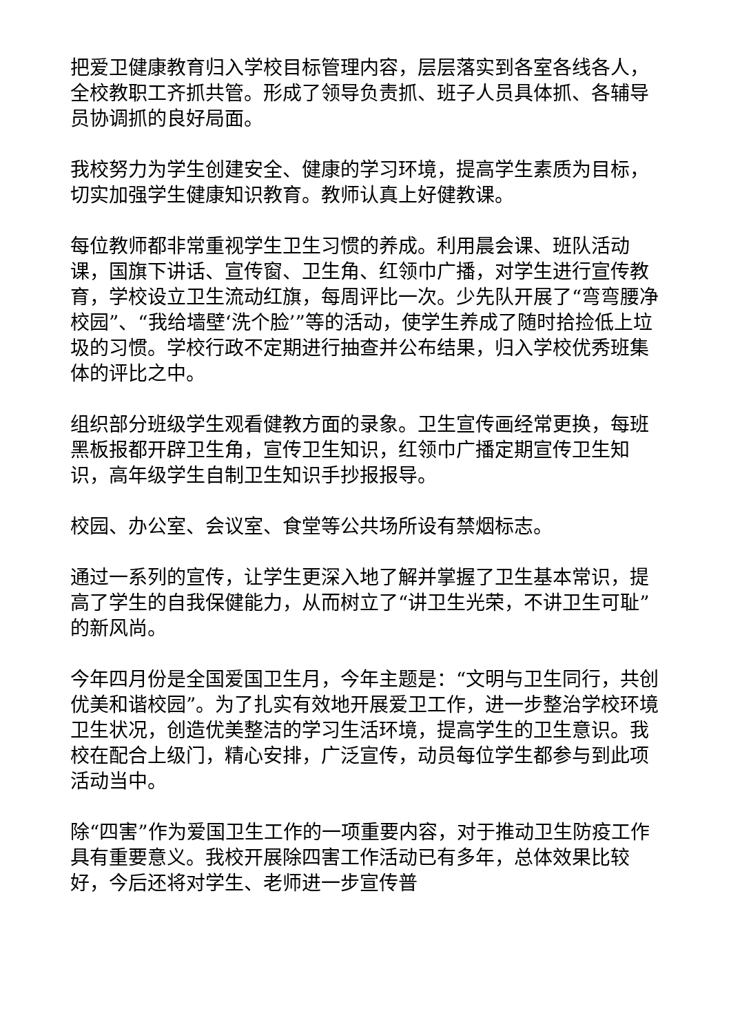把爱卫健康教育归入学校目标管理内容，层层落实到各室各线各人，全校教职工齐抓共管。形成了领导负责抓、班子人员具体抓、各辅导员协调抓的良好局面。
我校努力为学生创建安全、健康的学习环境，提高学生素质为目标，切实加强学生健康知识教育。教师认真上好健教课。
每位教师都非常重视学生卫生习惯的养成。利用晨会课、班队活动课，国旗下讲话、宣传窗、卫生角、红领巾广播，对学生进行宣传教育，学校设立卫生流动红旗，每周评比一次。少先队开展了“弯弯腰净校园”、“我给墙壁‘洗个脸’”等的活动，使学生养成了随时拾捡低上垃圾的习惯。学校行政不定期进行抽查并公布结果，归入学校优秀班集体的评比之中。
组织部分班级学生观看健教方面的录象。卫生宣传画经常更换，每班黑板报都开辟卫生角，宣传卫生知识，红领巾广播定期宣传卫生知识，高年级学生自制卫生知识手抄报报导。
校园、办公室、会议室、食堂等公共场所设有禁烟标志。
通过一系列的宣传，让学生更深入地了解并掌握了卫生基本常识，提高了学生的自我保健能力，从而树立了“讲卫生光荣，不讲卫生可耻”的新风尚。
今年四月份是全国爱国卫生月，今年主题是：“文明与卫生同行，共创优美和谐校园”。为了扎实有效地开展爱卫工作，进一步整治学校环境卫生状况，创造优美整洁的学习生活环境，提高学生的卫生意识。我校在配合上级门，精心安排，广泛宣传，动员每位学生都参与到此项活动当中。
除“四害”作为爱国卫生工作的一项重要内容，对于推动卫生防疫工作具有重要意义。我校开展除四害工作活动已有多年，总体效果比较好，今后还将对学生、老师进一步宣传普